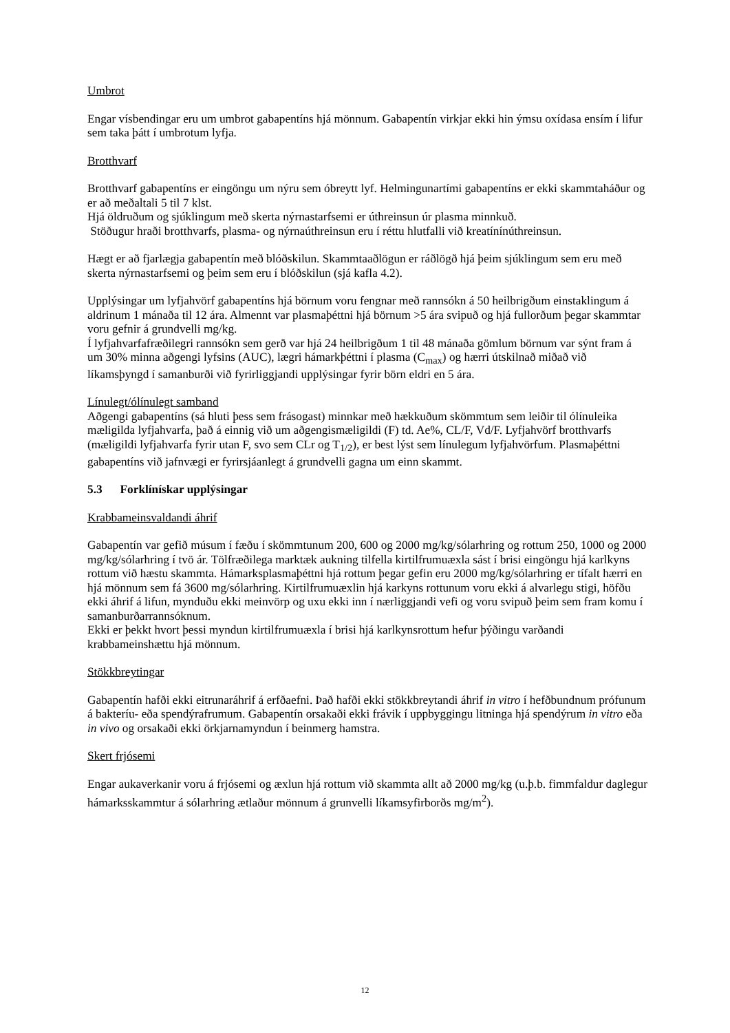Umbrot
Engar vísbendingar eru um umbrot gabapentíns hjá mönnum. Gabapentín virkjar ekki hin ýmsu oxídasa ensím í lifur sem taka þátt í umbrotum lyfja.
Brotthvarf
Brotthvarf gabapentíns er eingöngu um nýru sem óbreytt lyf. Helmingunartími gabapentíns er ekki skammtaháður og er að meðaltali 5 til 7 klst.
Hjá öldruðum og sjúklingum með skerta nýrnastarfsemi er úthreinsun úr plasma minnkuð.
Stöðugur hraði brotthvarfs, plasma- og nýrnaúthreinsun eru í réttu hlutfalli við kreatínínúthreinsun.
Hægt er að fjarlægja gabapentín með blóðskilun. Skammtaaðlögun er ráðlögð hjá þeim sjúklingum sem eru með skerta nýrnastarfsemi og þeim sem eru í blóðskilun (sjá kafla 4.2).
Upplýsingar um lyfjahvörf gabapentíns hjá börnum voru fengnar með rannsókn á 50 heilbrigðum einstaklingum á aldrinum 1 mánaða til 12 ára. Almennt var plasmaþéttni hjá börnum >5 ára svipuð og hjá fullorðum þegar skammtar voru gefnir á grundvelli mg/kg.
Í lyfjahvarfafræðilegri rannsókn sem gerð var hjá 24 heilbrigðum 1 til 48 mánaða gömlum börnum var sýnt fram á um 30% minna aðgengi lyfsins (AUC), lægri hámarkþéttni í plasma (C<sub>max</sub>) og hærri útskilnað miðað við líkamsþyngd í samanburði við fyrirliggjandi upplýsingar fyrir börn eldri en 5 ára.
Línulegt/ólínulegt samband
Aðgengi gabapentíns (sá hluti þess sem frásogast) minnkar með hækkuðum skömmtum sem leiðir til ólínuleika mæligilda lyfjahvarfa, það á einnig við um aðgengismæligildi (F) td. Ae%, CL/F, Vd/F. Lyfjahvörf brotthvarfs (mæligildi lyfjahvarfa fyrir utan F, svo sem CLr og T<sub>1/2</sub>), er best lýst sem línulegum lyfjahvörfum. Plasmaþéttni gabapentíns við jafnvægi er fyrirsjáanlegt á grundvelli gagna um einn skammt.
5.3 Forklínískar upplýsingar
Krabbameinsvaldandi áhrif
Gabapentín var gefið músum í fæðu í skömmtunum 200, 600 og 2000 mg/kg/sólarhring og rottum 250, 1000 og 2000 mg/kg/sólarhring í tvö ár. Tölfræðilega marktæk aukning tilfella kirtilfrumuæxla sást í brisi eingöngu hjá karlkyns rottum við hæstu skammta. Hámarksplasmaþéttni hjá rottum þegar gefin eru 2000 mg/kg/sólarhring er tífalt hærri en hjá mönnum sem fá 3600 mg/sólarhring. Kirtilfrumuæxlin hjá karkyns rottunum voru ekki á alvarlegu stigi, höfðu ekki áhrif á lifun, mynduðu ekki meinvörp og uxu ekki inn í nærliggjandi vefi og voru svipuð þeim sem fram komu í samanburðarrannsóknum.
Ekki er þekkt hvort þessi myndun kirtilfrumuæxla í brisi hjá karlkynsrottum hefur þýðingu varðandi krabbameinshættu hjá mönnum.
Stökkbreytingar
Gabapentín hafði ekki eitrunaráhrif á erfðaefni. Það hafði ekki stökkbreytandi áhrif in vitro í hefðbundnum prófunum á bakteríu- eða spendýrafrumum. Gabapentín orsakaði ekki frávik í uppbyggingu litninga hjá spendýrum in vitro eða in vivo og orsakaði ekki örkjarnamyndun í beinmerg hamstra.
Skert frjósemi
Engar aukaverkanir voru á frjósemi og æxlun hjá rottum við skammta allt að 2000 mg/kg (u.þ.b. fimmfaldur daglegur hámarksskammtur á sólarhring ætlaður mönnum á grunvelli líkamsyfirborðs mg/m<sup>2</sup>).
12